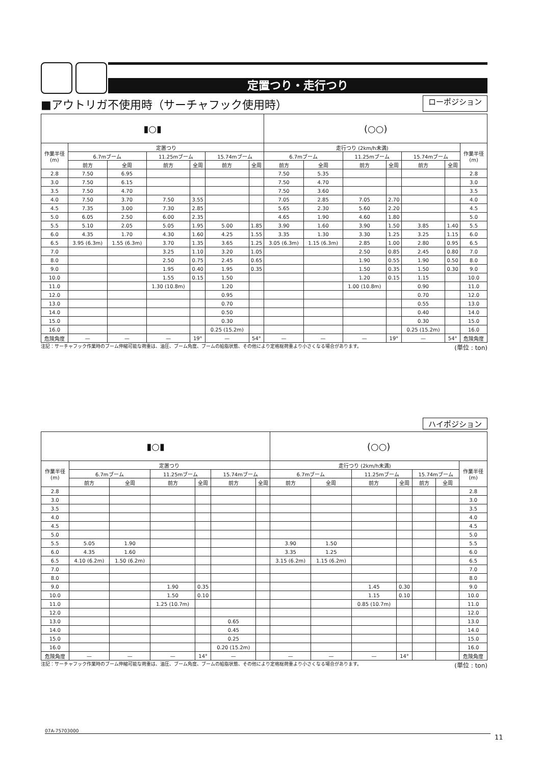定置つり・走行つり
■アウトリガ不使用時（サーチャフック使用時） ローポジション
| ▮○▮ | | | | | | | (○○) | | | | | | |
| 作業半径 (m) | 定置つり | | | | | | 走行つり (2km/h未満) | | | | | | 作業半径 (m) |
| | 6.7mブーム | | 11.25mブーム | | 15.74mブーム | | 6.7mブーム | | 11.25mブーム | | 15.74mブーム | | |
| | 前方 | 全周 | 前方 | 全周 | 前方 | 全周 | 前方 | 全周 | 前方 | 全周 | 前方 | 全周 | |
| 2.8 | 7.50 | 6.95 | | | | | 7.50 | 5.35 | | | | | 2.8 |
| 3.0 | 7.50 | 6.15 | | | | | 7.50 | 4.70 | | | | | 3.0 |
| 3.5 | 7.50 | 4.70 | | | | | 7.50 | 3.60 | | | | | 3.5 |
| 4.0 | 7.50 | 3.70 | 7.50 | 3.55 | | | 7.05 | 2.85 | 7.05 | 2.70 | | | 4.0 |
| 4.5 | 7.35 | 3.00 | 7.30 | 2.85 | | | 5.65 | 2.30 | 5.60 | 2.20 | | | 4.5 |
| 5.0 | 6.05 | 2.50 | 6.00 | 2.35 | | | 4.65 | 1.90 | 4.60 | 1.80 | | | 5.0 |
| 5.5 | 5.10 | 2.05 | 5.05 | 1.95 | 5.00 | 1.85 | 3.90 | 1.60 | 3.90 | 1.50 | 3.85 | 1.40 | 5.5 |
| 6.0 | 4.35 | 1.70 | 4.30 | 1.60 | 4.25 | 1.55 | 3.35 | 1.30 | 3.30 | 1.25 | 3.25 | 1.15 | 6.0 |
| 6.5 | 3.95 (6.3m) | 1.55 (6.3m) | 3.70 | 1.35 | 3.65 | 1.25 | 3.05 (6.3m) | 1.15 (6.3m) | 2.85 | 1.00 | 2.80 | 0.95 | 6.5 |
| 7.0 | | | 3.25 | 1.10 | 3.20 | 1.05 | | | 2.50 | 0.85 | 2.45 | 0.80 | 7.0 |
| 8.0 | | | 2.50 | 0.75 | 2.45 | 0.65 | | | 1.90 | 0.55 | 1.90 | 0.50 | 8.0 |
| 9.0 | | | 1.95 | 0.40 | 1.95 | 0.35 | | | 1.50 | 0.35 | 1.50 | 0.30 | 9.0 |
| 10.0 | | | 1.55 | 0.15 | 1.50 | | | | 1.20 | 0.15 | 1.15 | | 10.0 |
| 11.0 | | | 1.30 (10.8m) | | 1.20 | | | | 1.00 (10.8m) | | 0.90 | | 11.0 |
| 12.0 | | | | | 0.95 | | | | | | 0.70 | | 12.0 |
| 13.0 | | | | | 0.70 | | | | | | 0.55 | | 13.0 |
| 14.0 | | | | | 0.50 | | | | | | 0.40 | | 14.0 |
| 15.0 | | | | | 0.30 | | | | | | 0.30 | | 15.0 |
| 16.0 | | | | | 0.25 (15.2m) | | | | | | 0.25 (15.2m) | | 16.0 |
| 危険角度 | — | — | — | 19° | — | 54° | — | — | — | 19° | — | 54° | 危険角度 |
注記：サーチャフック作業時のブーム伸縮可能な荷重は、油圧、ブーム角度、ブームの給脂状態、その他により定格総荷重より小さくなる場合があります。 (単位 : ton)
ハイポジション
| ▮○▮ | | | | | | | (○○) | | | | | | |
| 作業半径 (m) | 定置つり | | | | | | 走行つり (2km/h未満) | | | | | | 作業半径 (m) |
| | 6.7mブーム | | 11.25mブーム | | 15.74mブーム | | 6.7mブーム | | 11.25mブーム | | 15.74mブーム | | |
| | 前方 | 全周 | 前方 | 全周 | 前方 | 全周 | 前方 | 全周 | 前方 | 全周 | 前方 | 全周 | |
| 2.8 | | | | | | | | | | | | | 2.8 |
| 3.0 | | | | | | | | | | | | | 3.0 |
| 3.5 | | | | | | | | | | | | | 3.5 |
| 4.0 | | | | | | | | | | | | | 4.0 |
| 4.5 | | | | | | | | | | | | | 4.5 |
| 5.0 | | | | | | | | | | | | | 5.0 |
| 5.5 | 5.05 | 1.90 | | | | | 3.90 | 1.50 | | | | | 5.5 |
| 6.0 | 4.35 | 1.60 | | | | | 3.35 | 1.25 | | | | | 6.0 |
| 6.5 | 4.10 (6.2m) | 1.50 (6.2m) | | | | | 3.15 (6.2m) | 1.15 (6.2m) | | | | | 6.5 |
| 7.0 | | | | | | | | | | | | | 7.0 |
| 8.0 | | | | | | | | | | | | | 8.0 |
| 9.0 | | | 1.90 | 0.35 | | | | | 1.45 | 0.30 | | | 9.0 |
| 10.0 | | | 1.50 | 0.10 | | | | | 1.15 | 0.10 | | | 10.0 |
| 11.0 | | | 1.25 (10.7m) | | | | | | 0.85 (10.7m) | | | | 11.0 |
| 12.0 | | | | | | | | | | | | | 12.0 |
| 13.0 | | | | | 0.65 | | | | | | | | 13.0 |
| 14.0 | | | | | 0.45 | | | | | | | | 14.0 |
| 15.0 | | | | | 0.25 | | | | | | | | 15.0 |
| 16.0 | | | | | 0.20 (15.2m) | | | | | | | | 16.0 |
| 危険角度 | — | — | — | 14° | — | | — | — | — | 14° | | | 危険角度 |
注記：サーチャフック作業時のブーム伸縮可能な荷重は、油圧、ブーム角度、ブームの給脂状態、その他により定格総荷重より小さくなる場合があります。 (単位 : ton)
07A-75703000
11